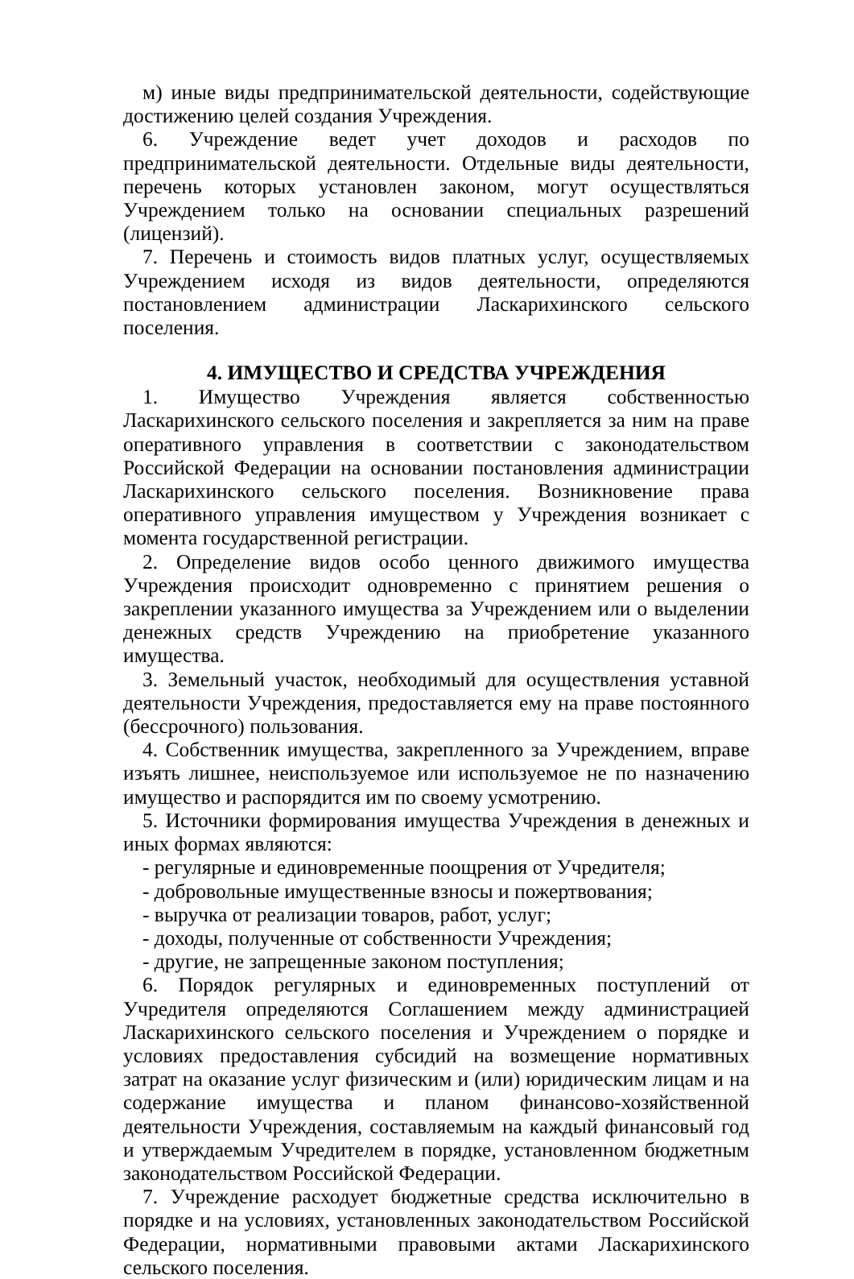м) иные виды предпринимательской деятельности, содействующие достижению целей создания Учреждения.
6. Учреждение ведет учет доходов и расходов по предпринимательской деятельности. Отдельные виды деятельности, перечень которых установлен законом, могут осуществляться Учреждением только на основании специальных разрешений (лицензий).
7. Перечень и стоимость видов платных услуг, осуществляемых Учреждением исходя из видов деятельности, определяются постановлением администрации Ласкарихинского сельского поселения.
4. ИМУЩЕСТВО И СРЕДСТВА УЧРЕЖДЕНИЯ
1. Имущество Учреждения является собственностью Ласкарихинского сельского поселения и закрепляется за ним на праве оперативного управления в соответствии с законодательством Российской Федерации на основании постановления администрации Ласкарихинского сельского поселения. Возникновение права оперативного управления имуществом у Учреждения возникает с момента государственной регистрации.
2. Определение видов особо ценного движимого имущества Учреждения происходит одновременно с принятием решения о закреплении указанного имущества за Учреждением или о выделении денежных средств Учреждению на приобретение указанного имущества.
3. Земельный участок, необходимый для осуществления уставной деятельности Учреждения, предоставляется ему на праве постоянного (бессрочного) пользования.
4. Собственник имущества, закрепленного за Учреждением, вправе изъять лишнее, неиспользуемое или используемое не по назначению имущество и распорядится им по своему усмотрению.
5. Источники формирования имущества Учреждения в денежных и иных формах являются:
- регулярные и единовременные поощрения от Учредителя;
- добровольные имущественные взносы и пожертвования;
- выручка от реализации товаров, работ, услуг;
- доходы, полученные от собственности Учреждения;
- другие, не запрещенные законом поступления;
6. Порядок регулярных и единовременных поступлений от Учредителя определяются Соглашением между администрацией Ласкарихинского сельского поселения и Учреждением о порядке и условиях предоставления субсидий на возмещение нормативных затрат на оказание услуг физическим и (или) юридическим лицам и на содержание имущества и планом финансово-хозяйственной деятельности Учреждения, составляемым на каждый финансовый год и утверждаемым Учредителем в порядке, установленном бюджетным законодательством Российской Федерации.
7. Учреждение расходует бюджетные средства исключительно в порядке и на условиях, установленных законодательством Российской Федерации, нормативными правовыми актами Ласкарихинского сельского поселения.